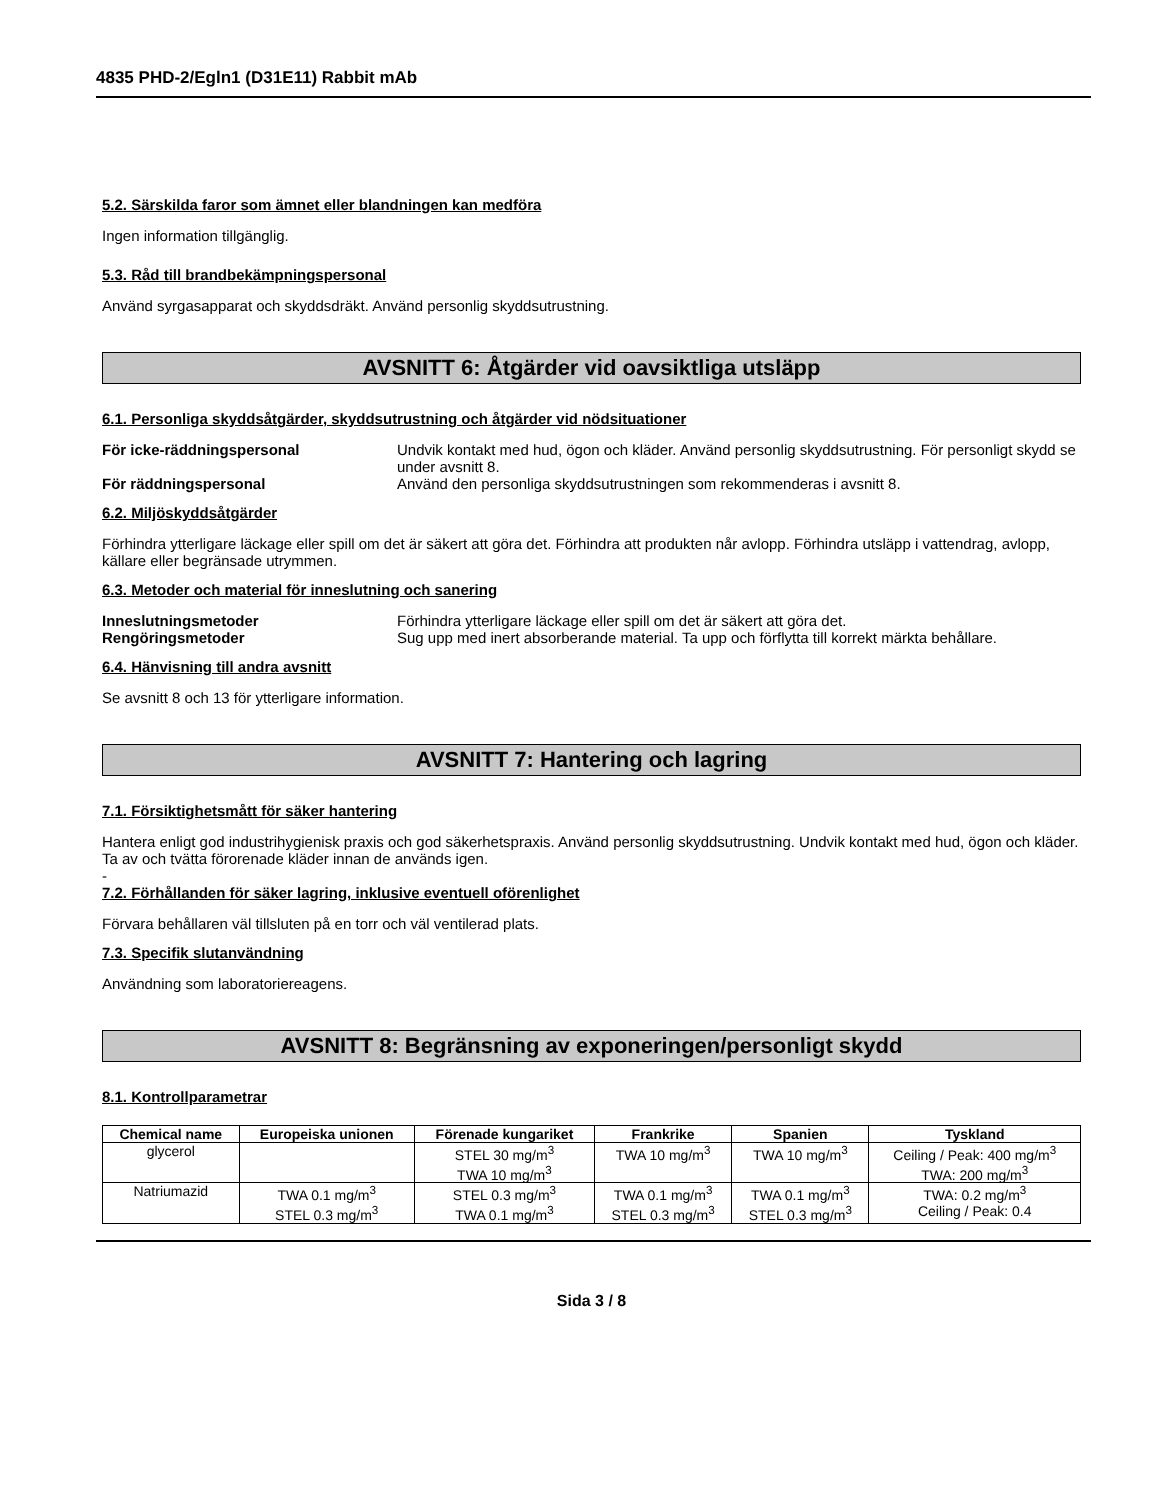4835 PHD-2/Egln1 (D31E11) Rabbit mAb
5.2. Särskilda faror som ämnet eller blandningen kan medföra
Ingen information tillgänglig.
5.3. Råd till brandbekämpningspersonal
Använd syrgasapparat och skyddsdräkt. Använd personlig skyddsutrustning.
AVSNITT 6: Åtgärder vid oavsiktliga utsläpp
6.1. Personliga skyddsåtgärder, skyddsutrustning och åtgärder vid nödsituationer
För icke-räddningspersonal Undvik kontakt med hud, ögon och kläder. Använd personlig skyddsutrustning. För personligt skydd se under avsnitt 8. För räddningspersonal Använd den personliga skyddsutrustningen som rekommenderas i avsnitt 8.
6.2. Miljöskyddsåtgärder
Förhindra ytterligare läckage eller spill om det är säkert att göra det. Förhindra att produkten når avlopp. Förhindra utsläpp i vattendrag, avlopp, källare eller begränsade utrymmen.
6.3. Metoder och material för inneslutning och sanering
Inneslutningsmetoder Förhindra ytterligare läckage eller spill om det är säkert att göra det. Rengöringsmetoder Sug upp med inert absorberande material. Ta upp och förflytta till korrekt märkta behållare.
6.4. Hänvisning till andra avsnitt
Se avsnitt 8 och 13 för ytterligare information.
AVSNITT 7: Hantering och lagring
7.1. Försiktighetsmått för säker hantering
Hantera enligt god industrihygienisk praxis och god säkerhetspraxis. Använd personlig skyddsutrustning. Undvik kontakt med hud, ögon och kläder. Ta av och tvätta förorenade kläder innan de används igen.
-
7.2. Förhållanden för säker lagring, inklusive eventuell oförenlighet
Förvara behållaren väl tillsluten på en torr och väl ventilerad plats.
7.3. Specifik slutanvändning
Användning som laboratoriereagens.
AVSNITT 8: Begränsning av exponeringen/personligt skydd
8.1. Kontrollparametrar
| Chemical name | Europeiska unionen | Förenade kungariket | Frankrike | Spanien | Tyskland |
| --- | --- | --- | --- | --- | --- |
| glycerol | | STEL 30 mg/m<sup>3</sup> TWA 10 mg/m<sup>3</sup> | TWA 10 mg/m<sup>3</sup> | TWA 10 mg/m<sup>3</sup> | Ceiling / Peak: 400 mg/m<sup>3</sup> TWA: 200 mg/m<sup>3</sup> |
| Natriumazid | TWA 0.1 mg/m<sup>3</sup> STEL 0.3 mg/m<sup>3</sup> | STEL 0.3 mg/m<sup>3</sup> TWA 0.1 mg/m<sup>3</sup> | TWA 0.1 mg/m<sup>3</sup> STEL 0.3 mg/m<sup>3</sup> | TWA 0.1 mg/m<sup>3</sup> STEL 0.3 mg/m<sup>3</sup> | TWA: 0.2 mg/m<sup>3</sup> Ceiling / Peak: 0.4 |
Sida 3 / 8